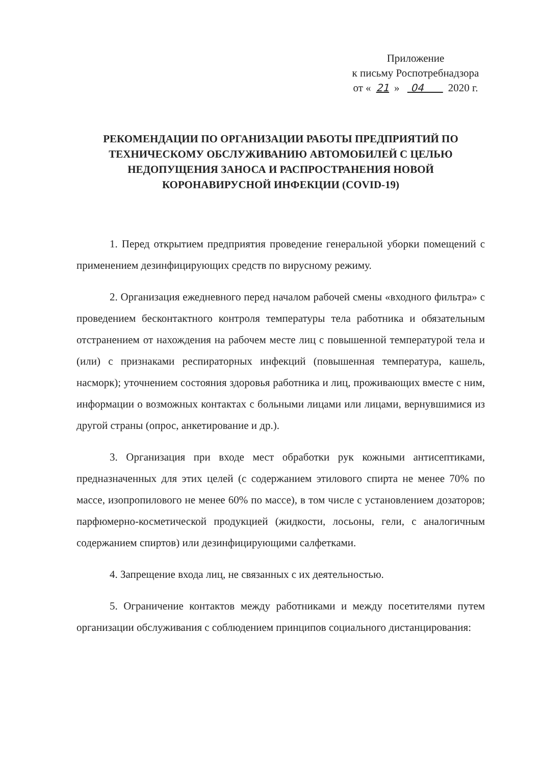Приложение
к письму Роспотребнадзора
от « 21 » 04 2020 г.
РЕКОМЕНДАЦИИ ПО ОРГАНИЗАЦИИ РАБОТЫ ПРЕДПРИЯТИЙ ПО ТЕХНИЧЕСКОМУ ОБСЛУЖИВАНИЮ АВТОМОБИЛЕЙ С ЦЕЛЬЮ НЕДОПУЩЕНИЯ ЗАНОСА И РАСПРОСТРАНЕНИЯ НОВОЙ КОРОНАВИРУСНОЙ ИНФЕКЦИИ (COVID-19)
1. Перед открытием предприятия проведение генеральной уборки помещений с применением дезинфицирующих средств по вирусному режиму.
2. Организация ежедневного перед началом рабочей смены «входного фильтра» с проведением бесконтактного контроля температуры тела работника и обязательным отстранением от нахождения на рабочем месте лиц с повышенной температурой тела и (или) с признаками респираторных инфекций (повышенная температура, кашель, насморк); уточнением состояния здоровья работника и лиц, проживающих вместе с ним, информации о возможных контактах с больными лицами или лицами, вернувшимися из другой страны (опрос, анкетирование и др.).
3. Организация при входе мест обработки рук кожными антисептиками, предназначенных для этих целей (с содержанием этилового спирта не менее 70% по массе, изопропилового не менее 60% по массе), в том числе с установлением дозаторов; парфюмерно-косметической продукцией (жидкости, лосьоны, гели, с аналогичным содержанием спиртов) или дезинфицирующими салфетками.
4. Запрещение входа лиц, не связанных с их деятельностью.
5. Ограничение контактов между работниками и между посетителями путем организации обслуживания с соблюдением принципов социального дистанцирования: